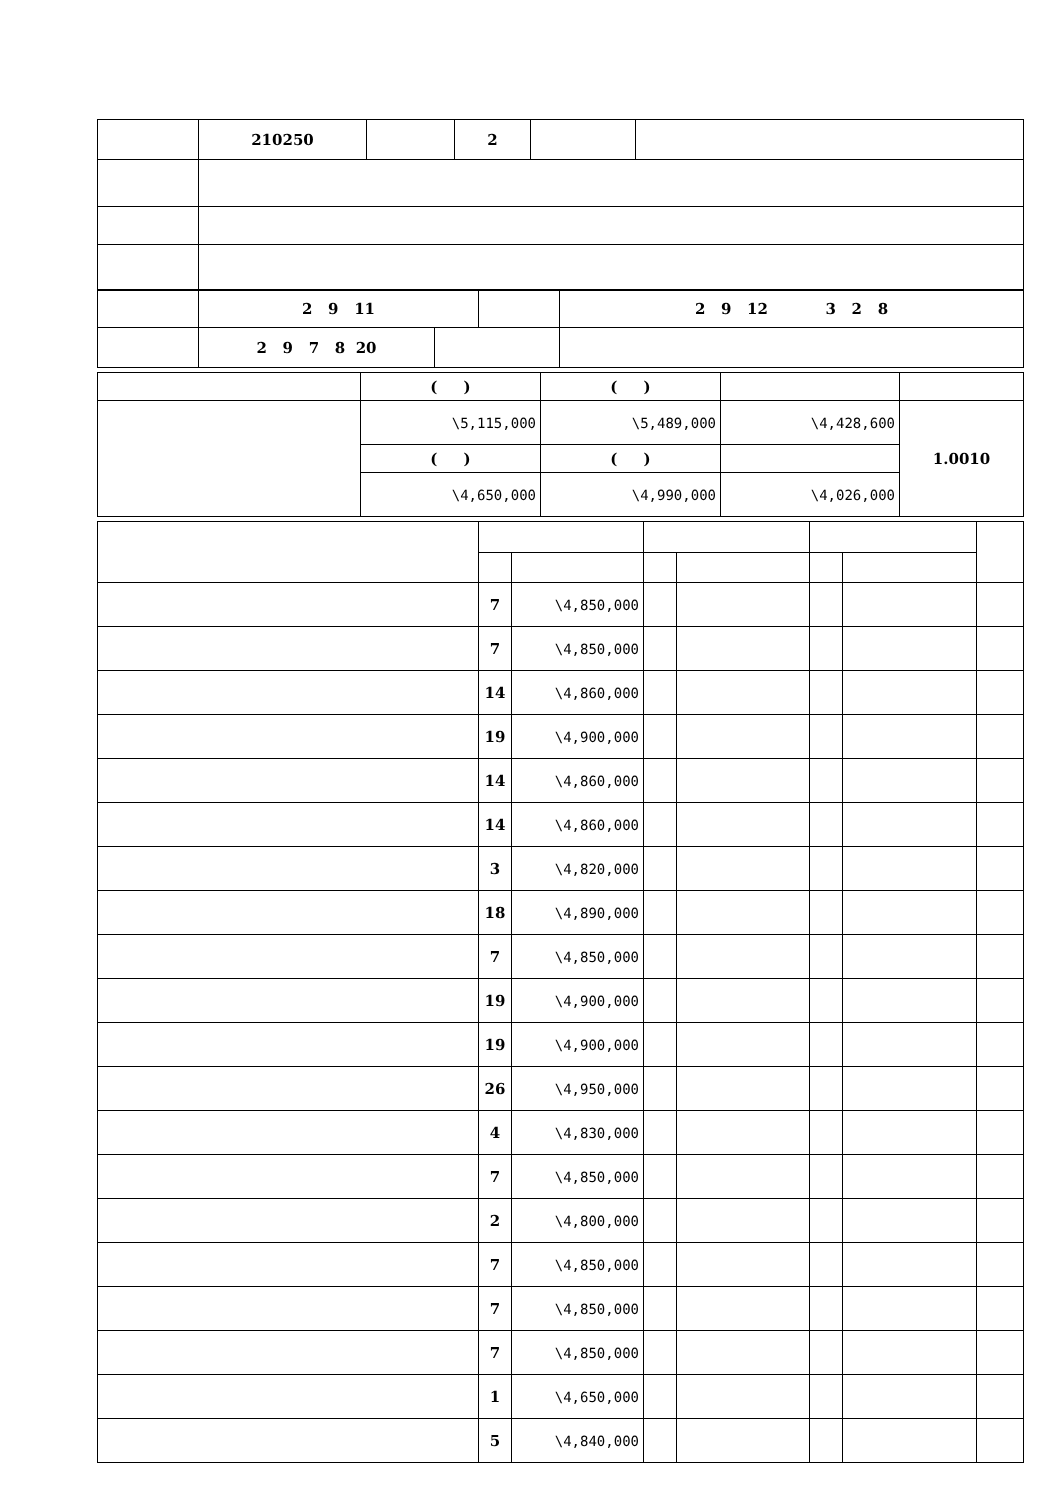| | 210250 | | 2 | | |
| | 2 9 11 | | | 2 9 12 3 2 8 |
| | 2 9 7 8 20 | | | |
| | ( ) | ( ) | | |
| | \5,115,000 | \5,489,000 | \4,428,600 | 1.0010 |
| | ( ) | ( ) | | |
| | \4,650,000 | \4,990,000 | \4,026,000 | |
| | 7 | \4,850,000 | | | | | |
| | 7 | \4,850,000 | | | | | |
| | 14 | \4,860,000 | | | | | |
| | 19 | \4,900,000 | | | | | |
| | 14 | \4,860,000 | | | | | |
| | 14 | \4,860,000 | | | | | |
| | 3 | \4,820,000 | | | | | |
| | 18 | \4,890,000 | | | | | |
| | 7 | \4,850,000 | | | | | |
| | 19 | \4,900,000 | | | | | |
| | 19 | \4,900,000 | | | | | |
| | 26 | \4,950,000 | | | | | |
| | 4 | \4,830,000 | | | | | |
| | 7 | \4,850,000 | | | | | |
| | 2 | \4,800,000 | | | | | |
| | 7 | \4,850,000 | | | | | |
| | 7 | \4,850,000 | | | | | |
| | 7 | \4,850,000 | | | | | |
| | 1 | \4,650,000 | | | | | |
| | 5 | \4,840,000 | | | | | |